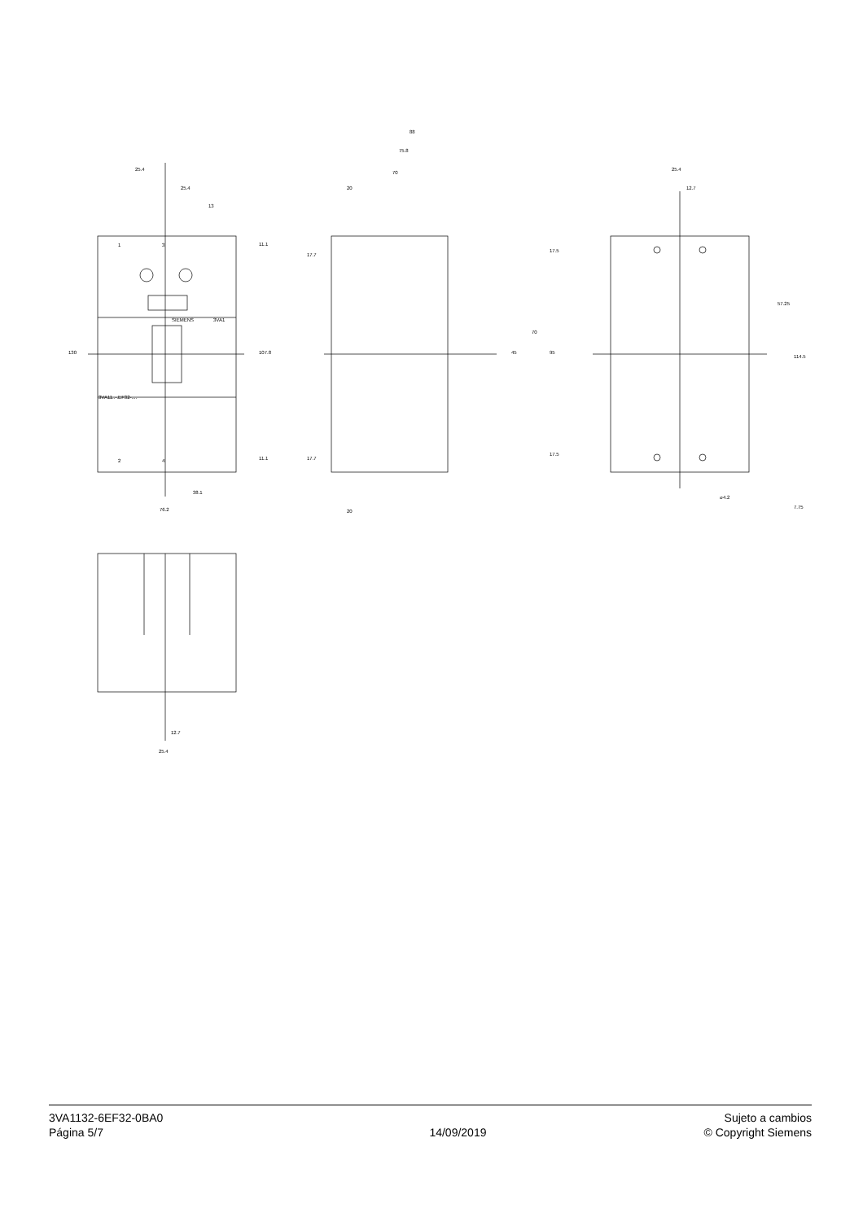25.4
25.4
13
88
75.8
70
20
38.1
76.2
20
25.4
12.7
⌀4.2
SIEMENS
3VA1
1
3
2
4
3VA11..-.EF32-....
130
107.8
11.1
11.1
17.7
17.7
17.5
17.5
45
70
95
57.25
114.5
7.75
12.7
25.4
3VA1132-6EF32-0BA0
Página 5/7
14/09/2019 Sujeto a cambios
© Copyright Siemens